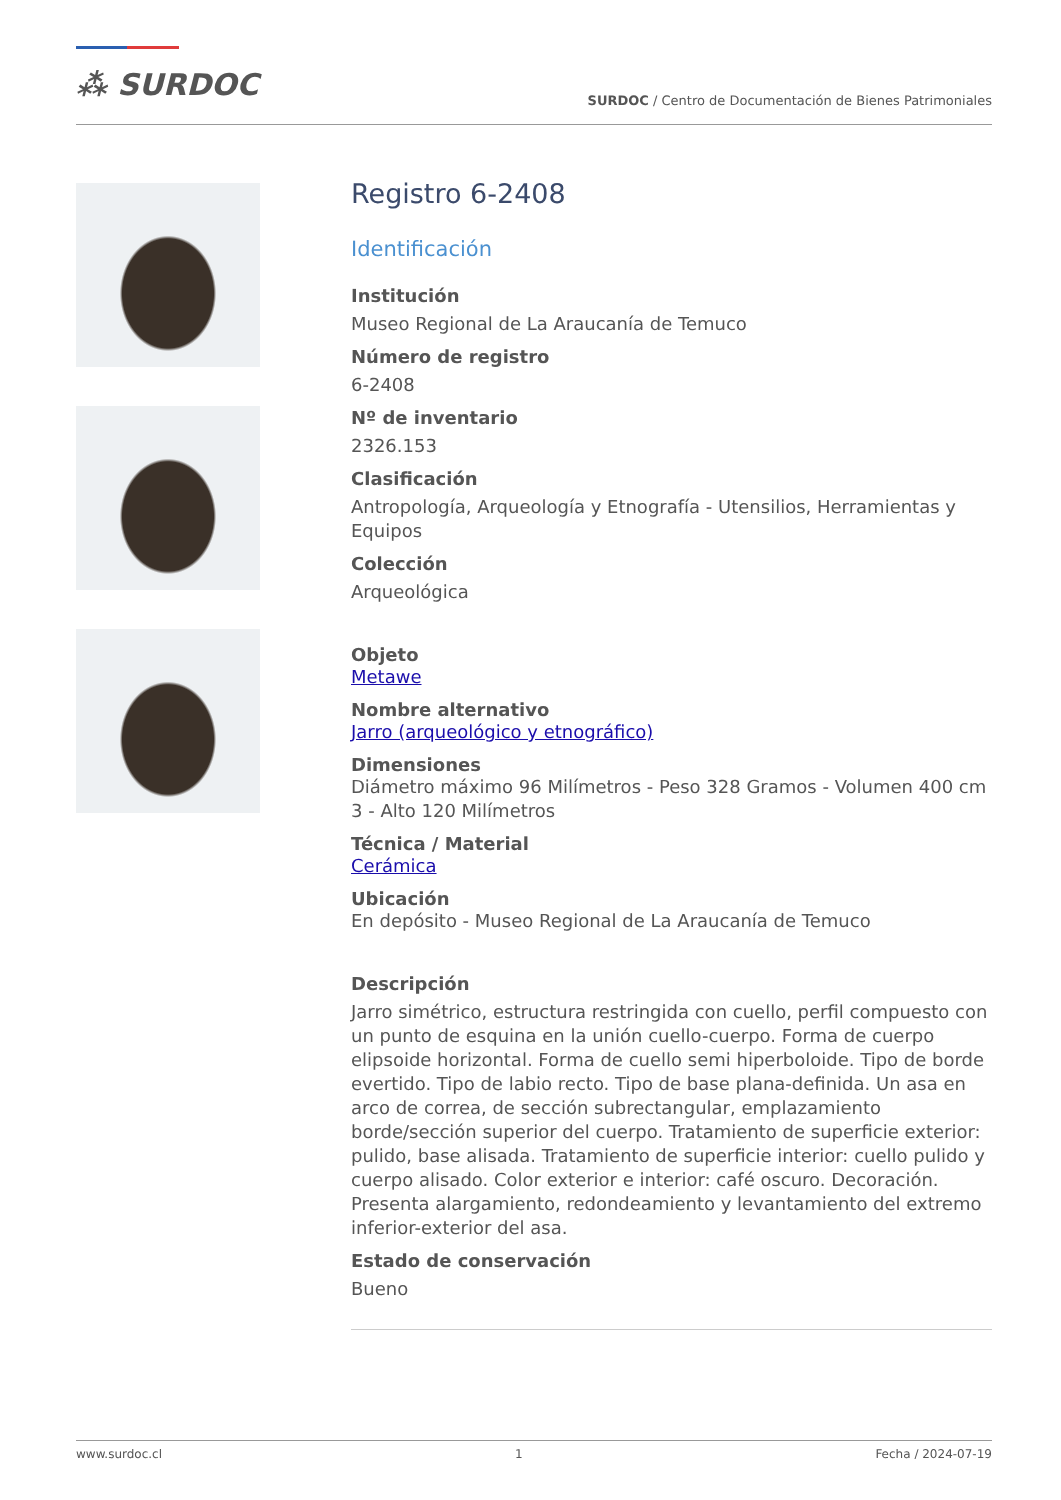⁂ SURDOC
SURDOC / Centro de Documentación de Bienes Patrimoniales
Registro 6-2408
Identificación
Institución
Museo Regional de La Araucanía de Temuco
Número de registro
6-2408
Nº de inventario
2326.153
Clasificación
Antropología, Arqueología y Etnografía - Utensilios, Herramientas y Equipos
Colección
Arqueológica
Objeto
Metawe
Nombre alternativo
Jarro (arqueológico y etnográfico)
Dimensiones
Diámetro máximo 96 Milímetros - Peso 328 Gramos - Volumen 400 cm 3 - Alto 120 Milímetros
Técnica / Material
Cerámica
Ubicación
En depósito - Museo Regional de La Araucanía de Temuco
Descripción
Jarro simétrico, estructura restringida con cuello, perfil compuesto con un punto de esquina en la unión cuello-cuerpo. Forma de cuerpo elipsoide horizontal. Forma de cuello semi hiperboloide. Tipo de borde evertido. Tipo de labio recto. Tipo de base plana-definida. Un asa en arco de correa, de sección subrectangular, emplazamiento borde/sección superior del cuerpo. Tratamiento de superficie exterior: pulido, base alisada. Tratamiento de superficie interior: cuello pulido y cuerpo alisado. Color exterior e interior: café oscuro. Decoración. Presenta alargamiento, redondeamiento y levantamiento del extremo inferior-exterior del asa.
Estado de conservación
Bueno
www.surdoc.cl 1 Fecha / 2024-07-19